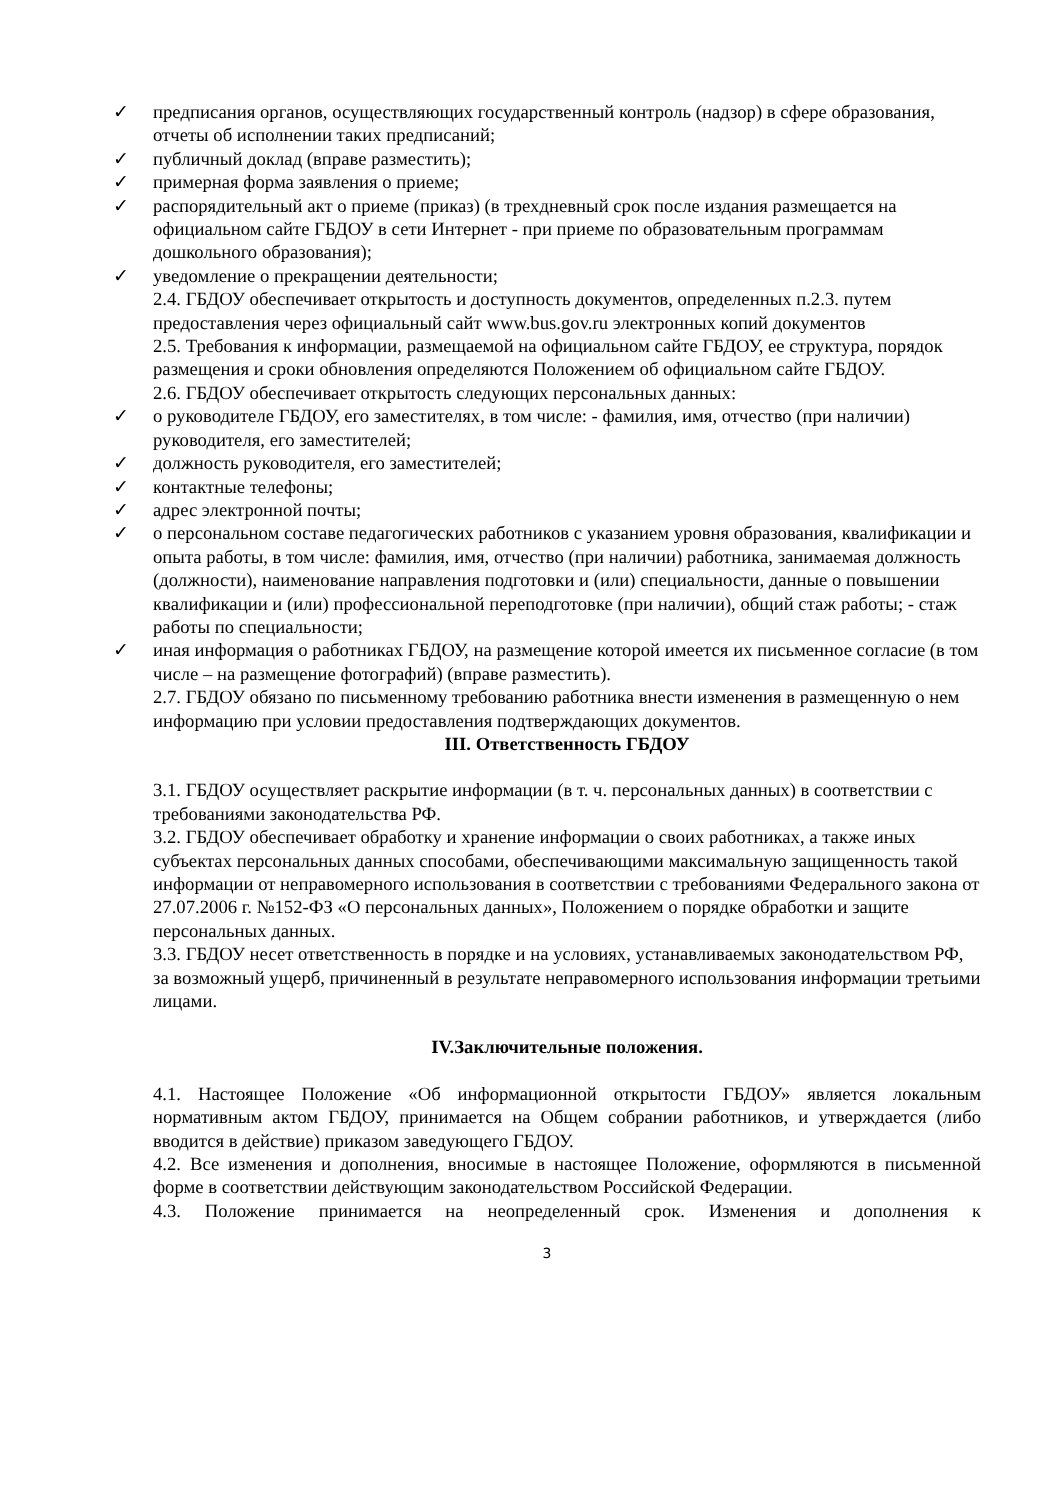✓ предписания органов, осуществляющих государственный контроль (надзор) в сфере образования, отчеты об исполнении таких предписаний;
✓ публичный доклад (вправе разместить);
✓ примерная форма заявления о приеме;
✓ распорядительный акт о приеме (приказ) (в трехдневный срок после издания размещается на официальном сайте ГБДОУ в сети Интернет - при приеме по образовательным программам дошкольного образования);
✓ уведомление о прекращении деятельности;
2.4. ГБДОУ обеспечивает открытость и доступность документов, определенных п.2.3. путем предоставления через официальный сайт www.bus.gov.ru электронных копий документов
2.5. Требования к информации, размещаемой на официальном сайте ГБДОУ, ее структура, порядок размещения и сроки обновления определяются Положением об официальном сайте ГБДОУ.
2.6. ГБДОУ обеспечивает открытость следующих персональных данных:
✓ о руководителе ГБДОУ, его заместителях, в том числе: - фамилия, имя, отчество (при наличии) руководителя, его заместителей;
✓ должность руководителя, его заместителей;
✓ контактные телефоны;
✓ адрес электронной почты;
✓ о персональном составе педагогических работников с указанием уровня образования, квалификации и опыта работы, в том числе: фамилия, имя, отчество (при наличии) работника, занимаемая должность (должности), наименование направления подготовки и (или) специальности, данные о повышении квалификации и (или) профессиональной переподготовке (при наличии), общий стаж работы; - стаж работы по специальности;
✓ иная информация о работниках ГБДОУ, на размещение которой имеется их письменное согласие (в том числе – на размещение фотографий) (вправе разместить).
2.7. ГБДОУ обязано по письменному требованию работника внести изменения в размещенную о нем информацию при условии предоставления подтверждающих документов.
III. Ответственность ГБДОУ
3.1. ГБДОУ осуществляет раскрытие информации (в т. ч. персональных данных) в соответствии с требованиями законодательства РФ.
3.2. ГБДОУ обеспечивает обработку и хранение информации о своих работниках, а также иных субъектах персональных данных способами, обеспечивающими максимальную защищенность такой информации от неправомерного использования в соответствии с требованиями Федерального закона от 27.07.2006 г. №152-ФЗ «О персональных данных», Положением о порядке обработки и защите персональных данных.
3.3. ГБДОУ несет ответственность в порядке и на условиях, устанавливаемых законодательством РФ, за возможный ущерб, причиненный в результате неправомерного использования информации третьими лицами.
IV.Заключительные положения.
4.1. Настоящее Положение «Об информационной открытости ГБДОУ» является локальным нормативным актом ГБДОУ, принимается на Общем собрании работников, и утверждается (либо вводится в действие) приказом заведующего ГБДОУ.
4.2. Все изменения и дополнения, вносимые в настоящее Положение, оформляются в письменной форме в соответствии действующим законодательством Российской Федерации.
4.3. Положение принимается на неопределенный срок. Изменения и дополнения к
3